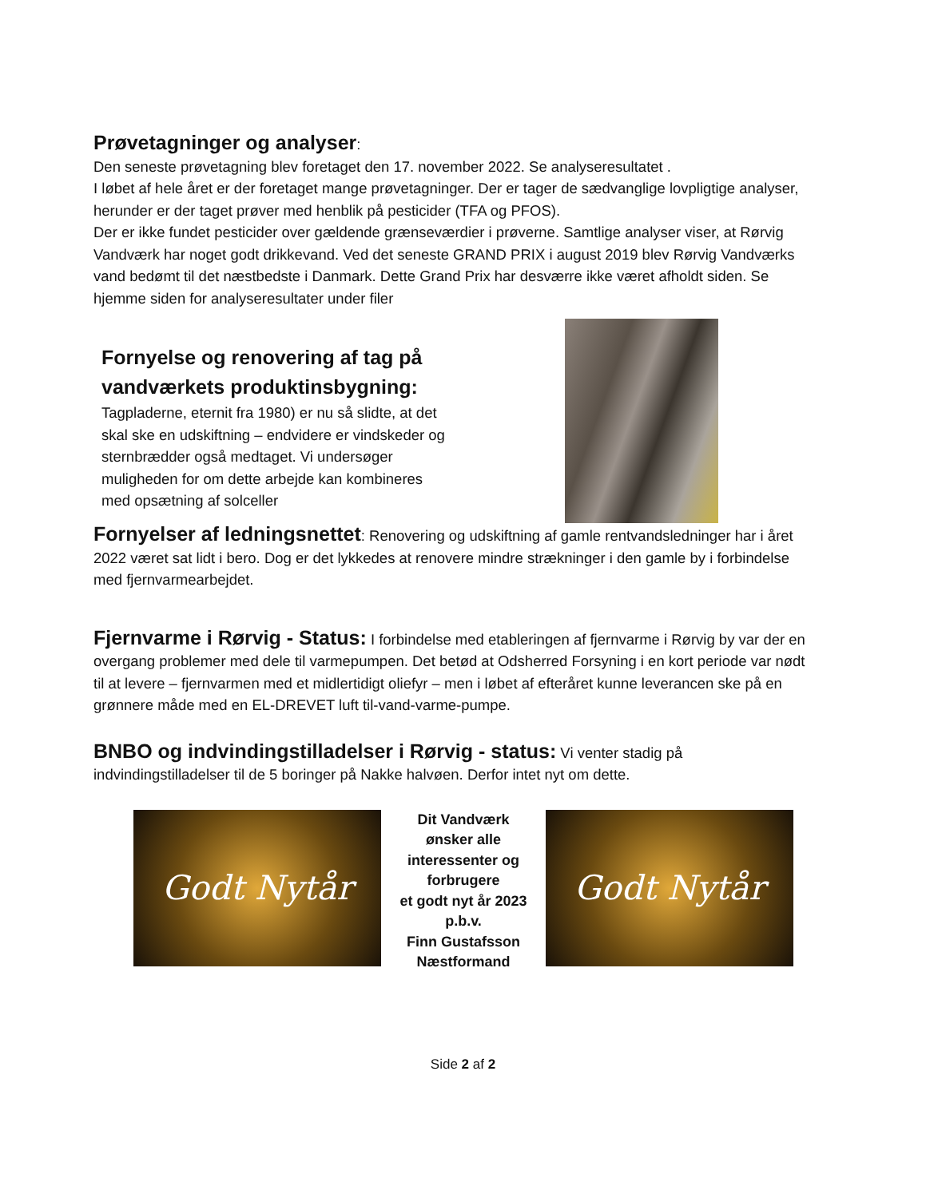Prøvetagninger og analyser
:
Den seneste prøvetagning blev foretaget den 17. november 2022. Se analyseresultatet .
I løbet af hele året er der foretaget mange prøvetagninger. Der er tager de sædvanglige lovpligtige analyser, herunder er der taget prøver med henblik på pesticider (TFA og PFOS).
Der er ikke fundet pesticider over gældende grænseværdier i prøverne. Samtlige analyser viser, at Rørvig Vandværk har noget godt drikkevand. Ved det seneste GRAND PRIX i august 2019 blev Rørvig Vandværks vand bedømt til det næstbedste i Danmark. Dette Grand Prix har desværre ikke været afholdt siden. Se hjemme siden for analyseresultater under filer
Fornyelse og renovering af tag på vandværkets produktinsbygning:
Tagpladerne, eternit fra 1980) er nu så slidte, at det skal ske en udskiftning – endvidere er vindskeder og sternbrædder også medtaget. Vi undersøger muligheden for om dette arbejde kan kombineres med opsætning af solceller
Fornyelser af ledningsnettet
: Renovering og udskiftning af gamle rentvandsledninger har i året 2022 været sat lidt i bero. Dog er det lykkedes at renovere mindre strækninger i den gamle by i forbindelse med fjernvarmearbejdet.
Fjernvarme i Rørvig - Status:
I forbindelse med etableringen af fjernvarme i Rørvig by var der en overgang problemer med dele til varmepumpen. Det betød at Odsherred Forsyning i en kort periode var nødt til at levere – fjernvarmen med et midlertidigt oliefyr – men i løbet af efteråret kunne leverancen ske på en grønnere måde med en EL-DREVET luft til-vand-varme-pumpe.
BNBO og indvindingstilladelser i Rørvig - status:
Vi venter stadig på indvindingstilladelser til de 5 boringer på Nakke halvøen. Derfor intet nyt om dette.
Godt Nytår
Dit Vandværk
ønsker alle
interessenter og
forbrugere
et godt nyt år 2023
p.b.v.
Finn Gustafsson
Næstformand
Godt Nytår
Side 2 af 2